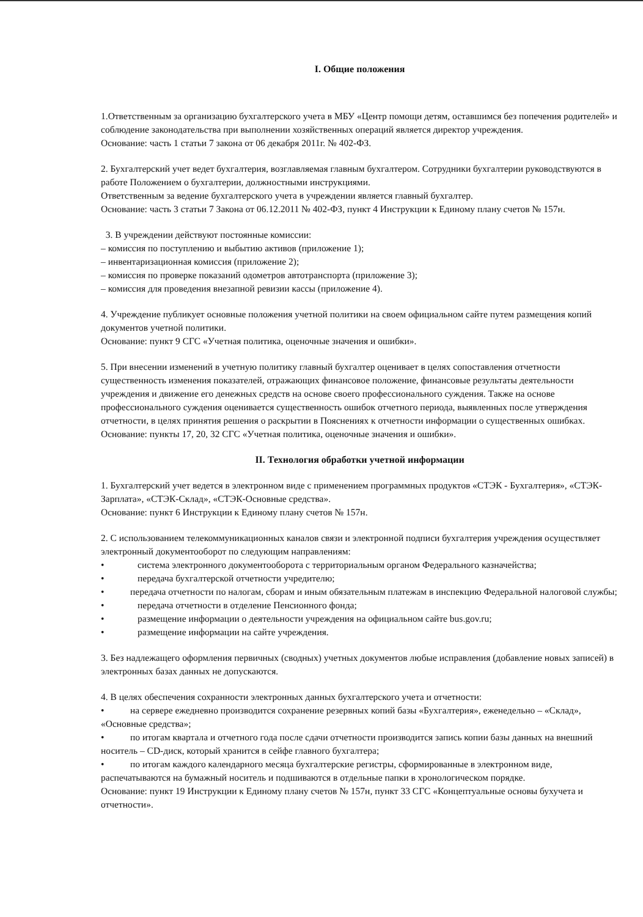I. Общие положения
1.Ответственным за организацию бухгалтерского учета в МБУ «Центр помощи детям, оставшимся без попечения родителей» и соблюдение законодательства при выполнении хозяйственных операций является директор учреждения.
Основание: часть 1 статьи 7 закона от 06 декабря 2011г. № 402-ФЗ.
2. Бухгалтерский учет ведет бухгалтерия, возглавляемая главным бухгалтером. Сотрудники бухгалтерии руководствуются в работе Положением о бухгалтерии, должностными инструкциями.
Ответственным за ведение бухгалтерского учета в учреждении является главный бухгалтер.
Основание: часть 3 статьи 7 Закона от 06.12.2011 № 402-ФЗ, пункт 4 Инструкции к Единому плану счетов № 157н.
3. В учреждении действуют постоянные комиссии:
– комиссия по поступлению и выбытию активов (приложение 1);
– инвентаризационная комиссия (приложение 2);
– комиссия по проверке показаний одометров автотранспорта (приложение 3);
– комиссия для проведения внезапной ревизии кассы (приложение 4).
4. Учреждение публикует основные положения учетной политики на своем официальном сайте путем размещения копий документов учетной политики.
Основание: пункт 9 СГС «Учетная политика, оценочные значения и ошибки».
5. При внесении изменений в учетную политику главный бухгалтер оценивает в целях сопоставления отчетности существенность изменения показателей, отражающих финансовое положение, финансовые результаты деятельности учреждения и движение его денежных средств на основе своего профессионального суждения. Также на основе профессионального суждения оценивается существенность ошибок отчетного периода, выявленных после утверждения отчетности, в целях принятия решения о раскрытии в Пояснениях к отчетности информации о существенных ошибках.
Основание: пункты 17, 20, 32 СГС «Учетная политика, оценочные значения и ошибки».
II. Технология обработки учетной информации
1. Бухгалтерский учет ведется в электронном виде с применением программных продуктов «СТЭК - Бухгалтерия», «СТЭК-Зарплата», «СТЭК-Склад», «СТЭК-Основные средства».
Основание: пункт 6 Инструкции к Единому плану счетов № 157н.
2. С использованием телекоммуникационных каналов связи и электронной подписи бухгалтерия учреждения осуществляет электронный документооборот по следующим направлениям:
• система электронного документооборота с территориальным органом Федерального казначейства;
• передача бухгалтерской отчетности учредителю;
• передача отчетности по налогам, сборам и иным обязательным платежам в инспекцию Федеральной налоговой службы;
• передача отчетности в отделение Пенсионного фонда;
• размещение информации о деятельности учреждения на официальном сайте bus.gov.ru;
• размещение информации на сайте учреждения.
3. Без надлежащего оформления первичных (сводных) учетных документов любые исправления (добавление новых записей) в электронных базах данных не допускаются.
4. В целях обеспечения сохранности электронных данных бухгалтерского учета и отчетности:
• на сервере ежедневно производится сохранение резервных копий базы «Бухгалтерия», еженедельно – «Склад», «Основные средства»;
• по итогам квартала и отчетного года после сдачи отчетности производится запись копии базы данных на внешний носитель – CD-диск, который хранится в сейфе главного бухгалтера;
• по итогам каждого календарного месяца бухгалтерские регистры, сформированные в электронном виде, распечатываются на бумажный носитель и подшиваются в отдельные папки в хронологическом порядке.
Основание: пункт 19 Инструкции к Единому плану счетов № 157н, пункт 33 СГС «Концептуальные основы бухучета и отчетности».